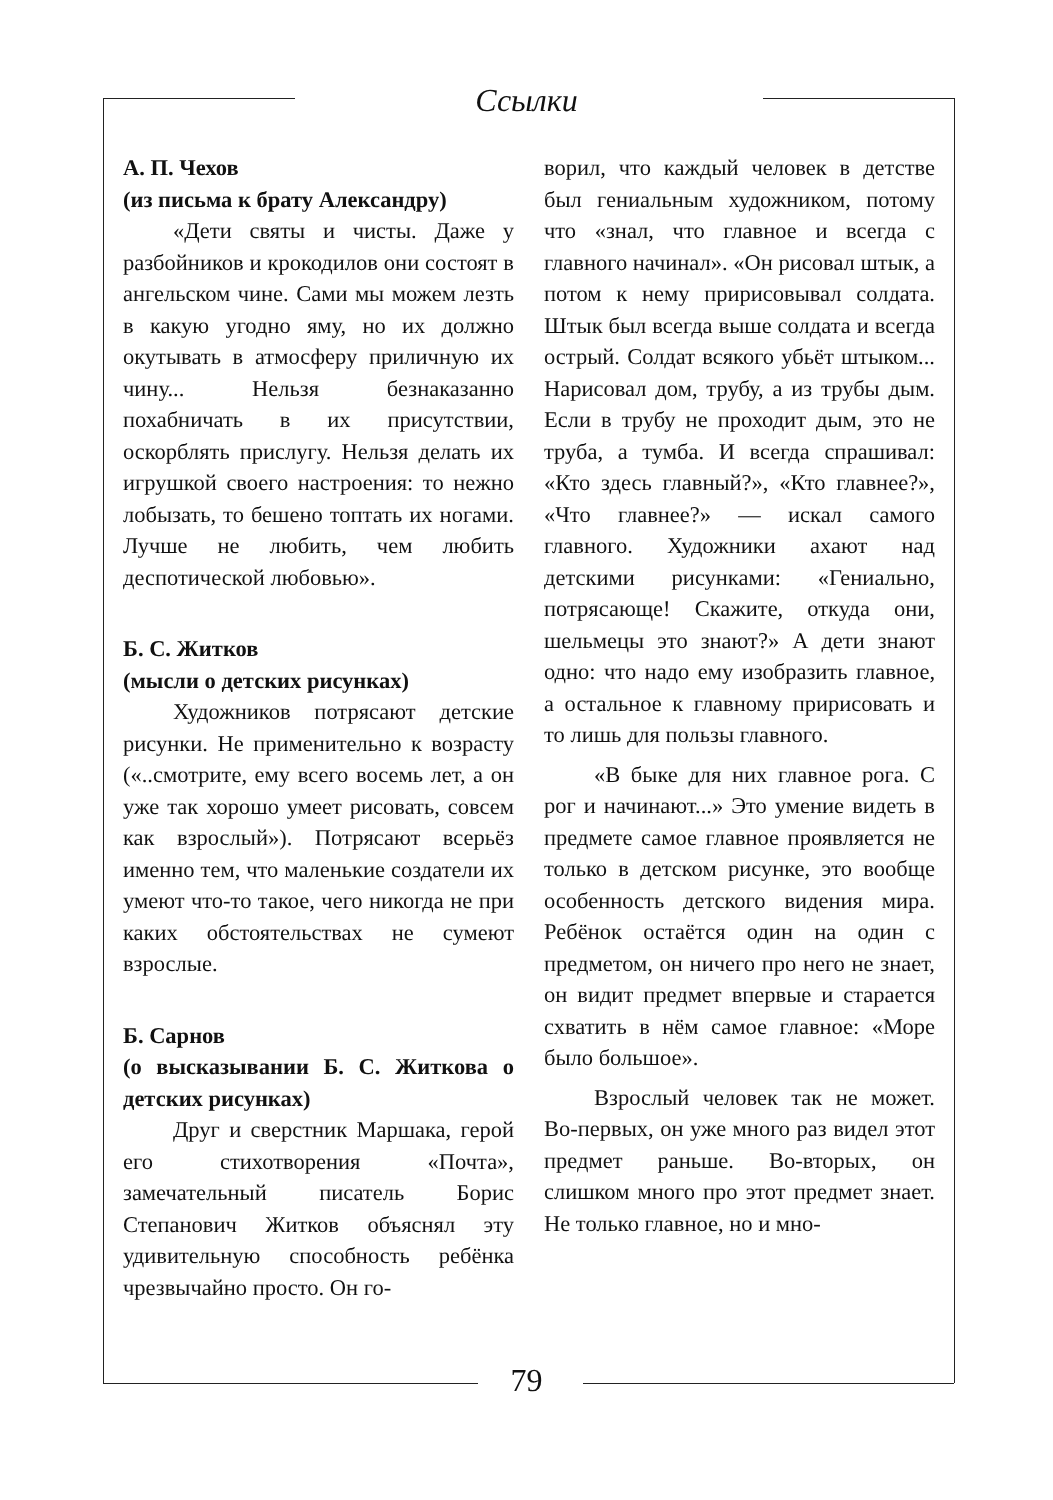Ссылки
А. П. Чехов
(из письма к брату Александру)
«Дети святы и чисты. Даже у разбойников и крокодилов они состоят в ангельском чине. Сами мы можем лезть в какую угодно яму, но их должно окутывать в атмосферу приличную их чину... Нельзя безнаказанно похабничать в их присутствии, оскорблять прислугу. Нельзя делать их игрушкой своего настроения: то нежно лобызать, то бешено топтать их ногами. Лучше не любить, чем любить деспотической любовью».
Б. С. Житков
(мысли о детских рисунках)
Художников потрясают детские рисунки. Не применительно к возрасту («..смотрите, ему всего восемь лет, а он уже так хорошо умеет рисовать, совсем как взрослый»). Потрясают всерьёз именно тем, что маленькие создатели их умеют что-то такое, чего никогда не при каких обстоятельствах не сумеют взрослые.
Б. Сарнов
(о высказывании Б. С. Житкова о детских рисунках)
Друг и сверстник Маршака, герой его стихотворения «Почта», замечательный писатель Борис Степанович Житков объяснял эту удивительную способность ребёнка чрезвычайно просто. Он го-
ворил, что каждый человек в детстве был гениальным художником, потому что «знал, что главное и всегда с главного начинал». «Он рисовал штык, а потом к нему пририсовывал солдата. Штык был всегда выше солдата и всегда острый. Солдат всякого убьёт штыком... Нарисовал дом, трубу, а из трубы дым. Если в трубу не проходит дым, это не труба, а тумба. И всегда спрашивал: «Кто здесь главный?», «Кто главнее?», «Что главнее?» — искал самого главного. Художники ахают над детскими рисунками: «Гениально, потрясающе! Скажите, откуда они, шельмецы это знают?» А дети знают одно: что надо ему изобразить главное, а остальное к главному пририсовать и то лишь для пользы главного.
«В быке для них главное рога. С рог и начинают...» Это умение видеть в предмете самое главное проявляется не только в детском рисунке, это вообще особенность детского видения мира. Ребёнок остаётся один на один с предметом, он ничего про него не знает, он видит предмет впервые и старается схватить в нём самое главное: «Море было большое».
Взрослый человек так не может. Во-первых, он уже много раз видел этот предмет раньше. Во-вторых, он слишком много про этот предмет знает. Не только главное, но и мно-
79